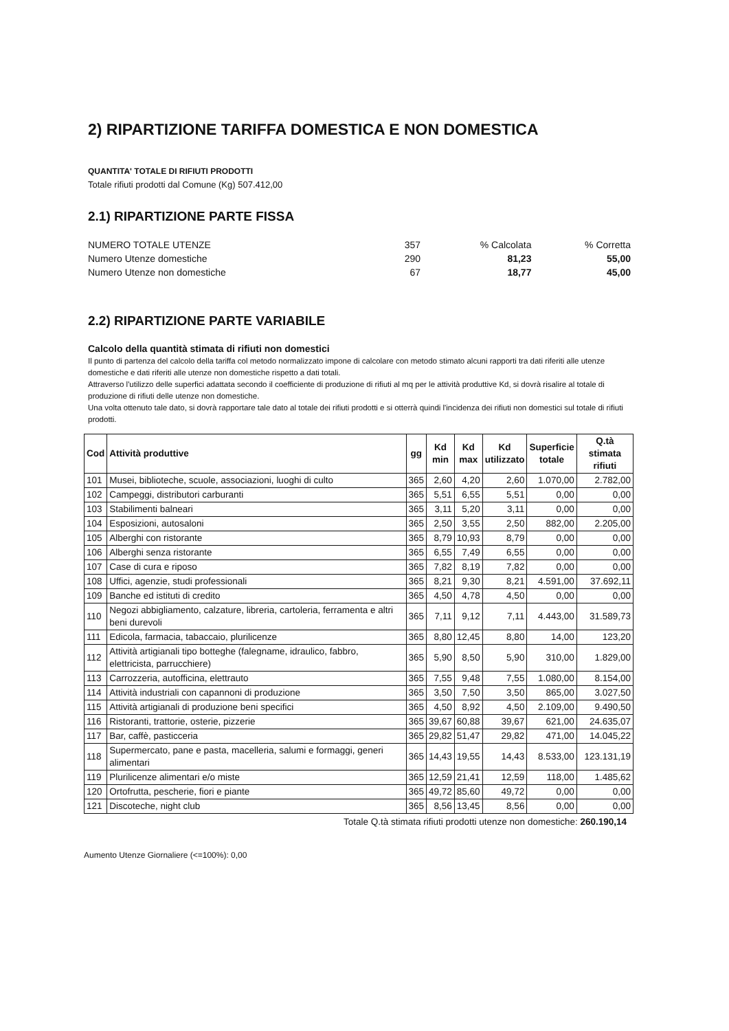2) RIPARTIZIONE TARIFFA DOMESTICA E NON DOMESTICA
QUANTITA' TOTALE DI RIFIUTI PRODOTTI
Totale rifiuti prodotti dal Comune (Kg) 507.412,00
2.1) RIPARTIZIONE PARTE FISSA
| NUMERO TOTALE UTENZE | 357 | % Calcolata | % Corretta |
| Numero Utenze domestiche | 290 | 81,23 | 55,00 |
| Numero Utenze non domestiche | 67 | 18,77 | 45,00 |
2.2) RIPARTIZIONE PARTE VARIABILE
Calcolo della quantità stimata di rifiuti non domestici
Il punto di partenza del calcolo della tariffa col metodo normalizzato impone di calcolare con metodo stimato alcuni rapporti tra dati riferiti alle utenze domestiche e dati riferiti alle utenze non domestiche rispetto a dati totali.
Attraverso l'utilizzo delle superfici adattata secondo il coefficiente di produzione di rifiuti al mq per le attività produttive Kd, si dovrà risalire al totale di produzione di rifiuti delle utenze non domestiche.
Una volta ottenuto tale dato, si dovrà rapportare tale dato al totale dei rifiuti prodotti e si otterrà quindi l'incidenza dei rifiuti non domestici sul totale di rifiuti prodotti.
| Cod | Attività produttive | gg | Kd min | Kd max | Kd utilizzato | Superficie totale | Q.tà stimata rifiuti |
| --- | --- | --- | --- | --- | --- | --- | --- |
| 101 | Musei, biblioteche, scuole, associazioni, luoghi di culto | 365 | 2,60 | 4,20 | 2,60 | 1.070,00 | 2.782,00 |
| 102 | Campeggi, distributori carburanti | 365 | 5,51 | 6,55 | 5,51 | 0,00 | 0,00 |
| 103 | Stabilimenti balneari | 365 | 3,11 | 5,20 | 3,11 | 0,00 | 0,00 |
| 104 | Esposizioni, autosaloni | 365 | 2,50 | 3,55 | 2,50 | 882,00 | 2.205,00 |
| 105 | Alberghi con ristorante | 365 | 8,79 | 10,93 | 8,79 | 0,00 | 0,00 |
| 106 | Alberghi senza ristorante | 365 | 6,55 | 7,49 | 6,55 | 0,00 | 0,00 |
| 107 | Case di cura e riposo | 365 | 7,82 | 8,19 | 7,82 | 0,00 | 0,00 |
| 108 | Uffici, agenzie, studi professionali | 365 | 8,21 | 9,30 | 8,21 | 4.591,00 | 37.692,11 |
| 109 | Banche ed istituti di credito | 365 | 4,50 | 4,78 | 4,50 | 0,00 | 0,00 |
| 110 | Negozi abbigliamento, calzature, libreria, cartoleria, ferramenta e altri beni durevoli | 365 | 7,11 | 9,12 | 7,11 | 4.443,00 | 31.589,73 |
| 111 | Edicola, farmacia, tabaccaio, plurilicenze | 365 | 8,80 | 12,45 | 8,80 | 14,00 | 123,20 |
| 112 | Attività artigianali tipo botteghe (falegname, idraulico, fabbro, elettricista, parrucchiere) | 365 | 5,90 | 8,50 | 5,90 | 310,00 | 1.829,00 |
| 113 | Carrozzeria, autofficina, elettrauto | 365 | 7,55 | 9,48 | 7,55 | 1.080,00 | 8.154,00 |
| 114 | Attività industriali con capannoni di produzione | 365 | 3,50 | 7,50 | 3,50 | 865,00 | 3.027,50 |
| 115 | Attività artigianali di produzione beni specifici | 365 | 4,50 | 8,92 | 4,50 | 2.109,00 | 9.490,50 |
| 116 | Ristoranti, trattorie, osterie, pizzerie | 365 | 39,67 | 60,88 | 39,67 | 621,00 | 24.635,07 |
| 117 | Bar, caffè, pasticceria | 365 | 29,82 | 51,47 | 29,82 | 471,00 | 14.045,22 |
| 118 | Supermercato, pane e pasta, macelleria, salumi e formaggi, generi alimentari | 365 | 14,43 | 19,55 | 14,43 | 8.533,00 | 123.131,19 |
| 119 | Plurilicenze alimentari e/o miste | 365 | 12,59 | 21,41 | 12,59 | 118,00 | 1.485,62 |
| 120 | Ortofrutta, pescherie, fiori e piante | 365 | 49,72 | 85,60 | 49,72 | 0,00 | 0,00 |
| 121 | Discoteche, night club | 365 | 8,56 | 13,45 | 8,56 | 0,00 | 0,00 |
Totale Q.tà stimata rifiuti prodotti utenze non domestiche: 260.190,14
Aumento Utenze Giornaliere (<=100%): 0,00